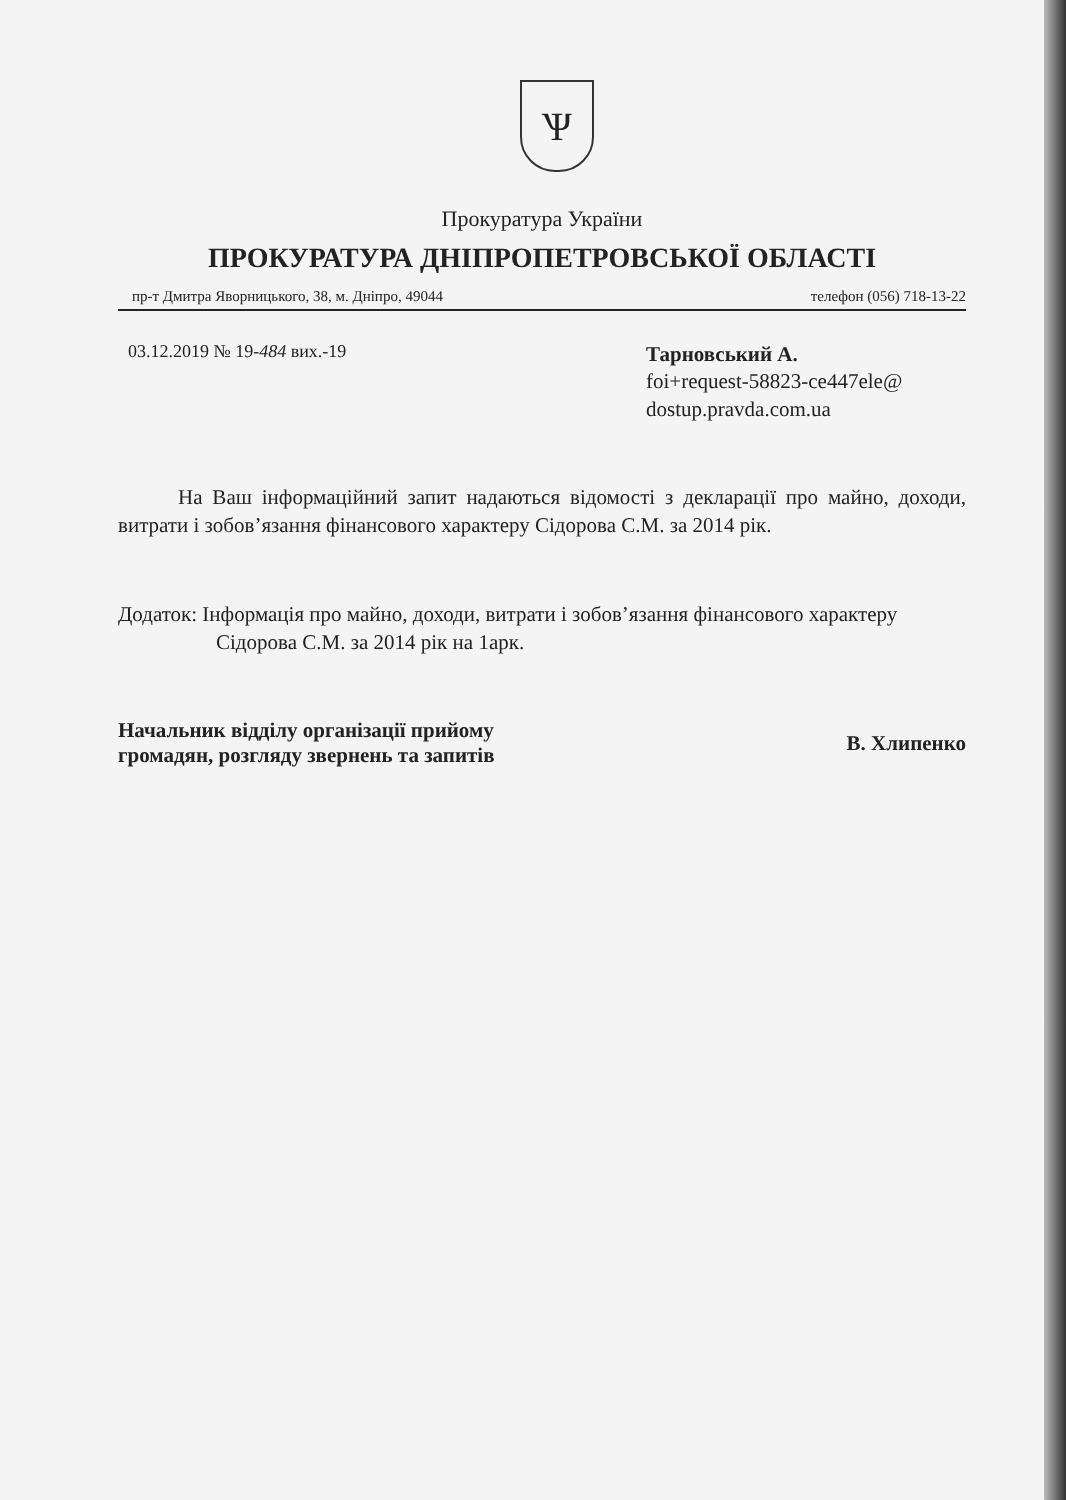Ѱ
Прокуратура України
ПРОКУРАТУРА ДНІПРОПЕТРОВСЬКОЇ ОБЛАСТІ
пр-т Дмитра Яворницького, 38, м. Дніпро, 49044 телефон (056) 718-13-22
03.12.2019 № 19-484 вих.-19
Тарновський А.
foi+request-58823-ce447ele@
dostup.pravda.com.ua
На Ваш інформаційний запит надаються відомості з декларації про майно, доходи, витрати і зобов’язання фінансового характеру Сідорова С.М. за 2014 рік.
Додаток: Інформація про майно, доходи, витрати і зобов’язання фінансового характеру Сідорова С.М. за 2014 рік на 1арк.
Начальник відділу організації прийому
громадян, розгляду звернень та запитів
В. Хлипенко